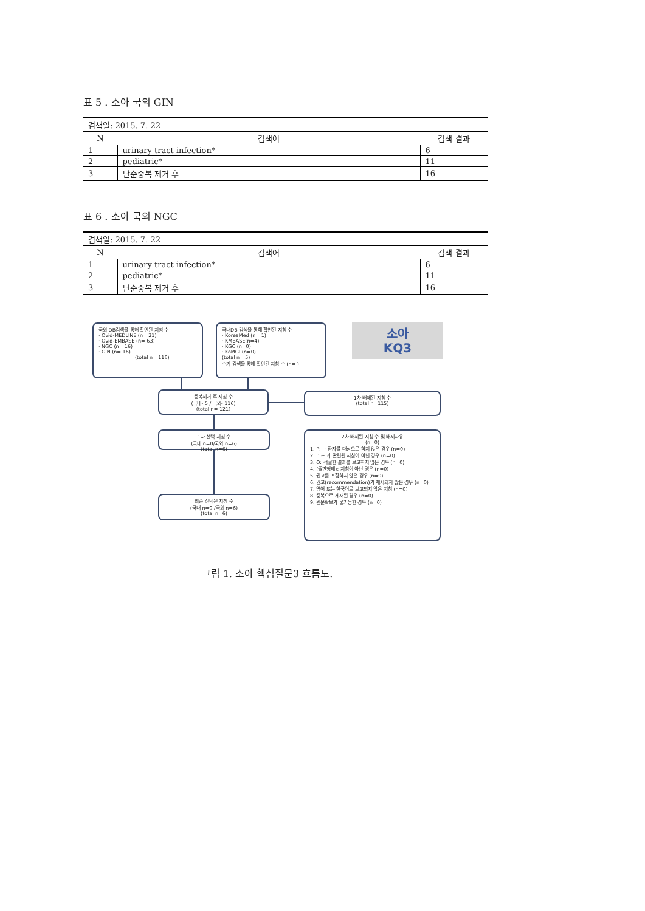표 5 . 소아 국외 GIN
| 검색일: 2015. 7. 22 | | |
| N | 검색어 | 검색 결과 |
| 1 | urinary tract infection* | 6 |
| 2 | pediatric* | 11 |
| 3 | 단순중복 제거 후 | 16 |
표 6 . 소아 국외 NGC
| 검색일: 2015. 7. 22 | | |
| N | 검색어 | 검색 결과 |
| 1 | urinary tract infection* | 6 |
| 2 | pediatric* | 11 |
| 3 | 단순중복 제거 후 | 16 |
국외 DB검색을 통해 확인된 지침 수
· Ovid-MEDLINE (n= 21)
· Ovid-EMBASE (n= 63)
· NGC (n= 16)
· GIN (n= 16)
(total n= 116)
국내DB 검색을 통해 확인된 지침 수
· KoreaMed (n= 1)
· KMBASE(n=4)
· KGC (n=0)
· KoMGI (n=0)
(total n= 5)
수기 검색을 통해 확인된 지침 수 (n= )
소아
KQ3
중복제거 후 지침 수
(국내- 5 / 국외- 116)
(total n= 121)
1차 배제된 지침 수
(total n=115)
1차 선택 지침 수
(국내 n=0/국외 n=6)
(total n=6)
2차 배제된 지침 수 및 배제사유
(n=0)
1. P: ~ 환자를 대상으로 하지 않은 경우 (n=0)
2. I: ~ 과 관련된 지침이 아닌 경우 (n=0)
3. O: 적절한 결과를 보고하지 않은 경우 (n=0)
4. (출판형태): 지침이 아닌 경우 (n=0)
5. 권고를 포함하지 않은 경우 (n=0)
6. 권고(recommendation)가 제시되지 않은 경우 (n=0)
7. 영어 또는 한국어로 보고되지 않은 지침 (n=0)
8. 중복으로 게재된 경우 (n=0)
9. 원문확보가 불가능한 경우 (n=0)
최종 선택된 지침 수
(국내 n=0 /국외 n=6)
(total n=6)
그림 1. 소아 핵심질문3 흐름도.